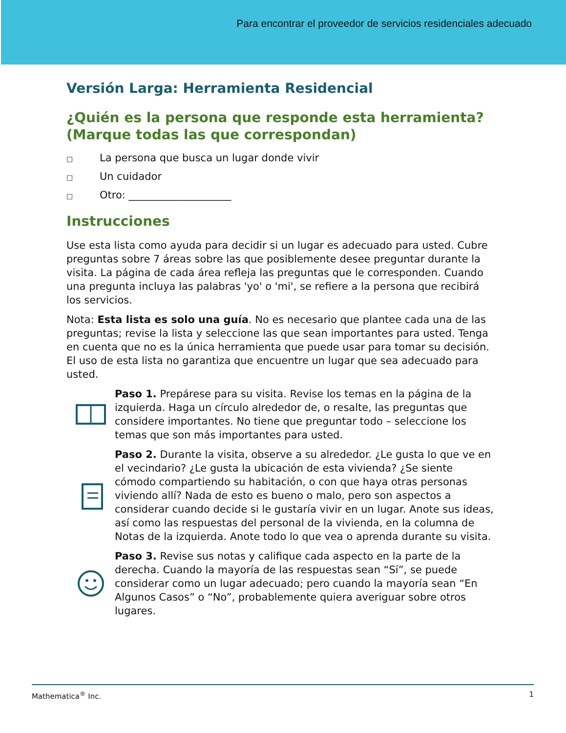Para encontrar el proveedor de servicios residenciales adecuado
Versión Larga: Herramienta Residencial
¿Quién es la persona que responde esta herramienta? (Marque todas las que correspondan)
□ La persona que busca un lugar donde vivir
□ Un cuidador
□ Otro: ____________________
Instrucciones
Use esta lista como ayuda para decidir si un lugar es adecuado para usted. Cubre preguntas sobre 7 áreas sobre las que posiblemente desee preguntar durante la visita. La página de cada área refleja las preguntas que le corresponden. Cuando una pregunta incluya las palabras 'yo' o 'mi', se refiere a la persona que recibirá los servicios.
Nota: Esta lista es solo una guía. No es necesario que plantee cada una de las preguntas; revise la lista y seleccione las que sean importantes para usted. Tenga en cuenta que no es la única herramienta que puede usar para tomar su decisión. El uso de esta lista no garantiza que encuentre un lugar que sea adecuado para usted.
Paso 1. Prepárese para su visita. Revise los temas en la página de la izquierda. Haga un círculo alrededor de, o resalte, las preguntas que considere importantes. No tiene que preguntar todo – seleccione los temas que son más importantes para usted.
Paso 2. Durante la visita, observe a su alrededor. ¿Le gusta lo que ve en el vecindario? ¿Le gusta la ubicación de esta vivienda? ¿Se siente cómodo compartiendo su habitación, o con que haya otras personas viviendo allí? Nada de esto es bueno o malo, pero son aspectos a considerar cuando decide si le gustaría vivir en un lugar. Anote sus ideas, así como las respuestas del personal de la vivienda, en la columna de Notas de la izquierda. Anote todo lo que vea o aprenda durante su visita.
Paso 3. Revise sus notas y califique cada aspecto en la parte de la derecha. Cuando la mayoría de las respuestas sean “Sí”, se puede considerar como un lugar adecuado; pero cuando la mayoría sean “En Algunos Casos” o “No”, probablemente quiera averiguar sobre otros lugares.
Mathematica<sup>®</sup> Inc. 1